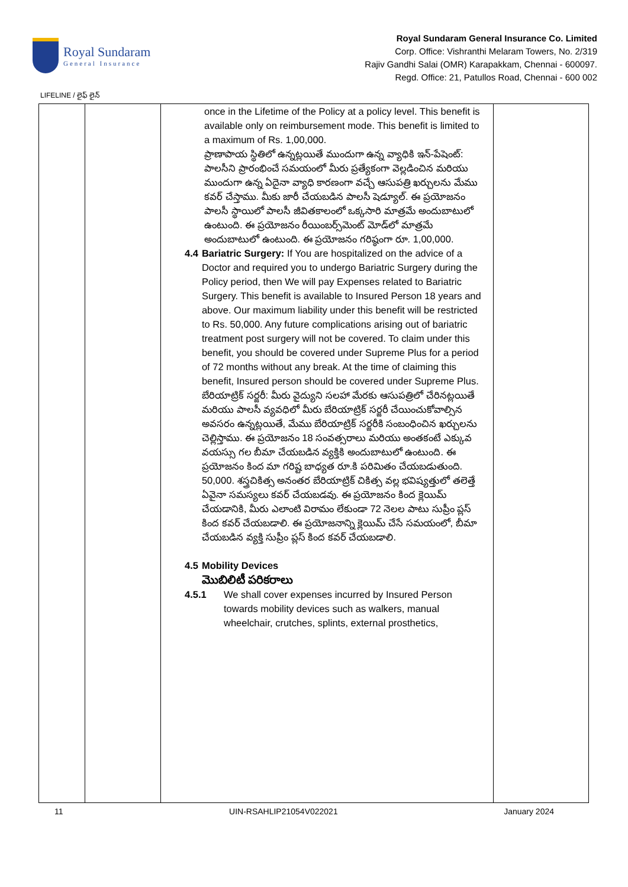Royal Sundaram
General Insurance
Royal Sundaram General Insurance Co. Limited
Corp. Office: Vishranthi Melaram Towers, No. 2/319
Rajiv Gandhi Salai (OMR) Karapakkam, Chennai - 600097.
Regd. Office: 21, Patullos Road, Chennai - 600 002
LIFELINE / లైఫ్ లైన్
| | | once in the Lifetime of the Policy at a policy level. This benefit is available only on reimbursement mode. This benefit is limited to a maximum of Rs. 1,00,000. ప్రాణాపాయ స్థితిలో ఉన్నట్లయితే ముందుగా ఉన్న వ్యాధికి ఇన్-పేషెంట్: పాలసీని ప్రారంభించే సమయంలో మీరు ప్రత్యేకంగా వెల్లడించిన మరియు ముందుగా ఉన్న ఏదైనా వ్యాధి కారణంగా వచ్చే ఆసుపత్రి ఖర్చులను మేము కవర్ చేస్తాము. మీకు జారీ చేయబడిన పాలసీ షెడ్యూల్. ఈ ప్రయోజనం పాలసీ స్థాయిలో పాలసీ జీవితకాలంలో ఒక్కసారి మాత్రమే అందుబాటులో ఉంటుంది. ఈ ప్రయోజనం రీయింబర్స్‌మెంట్ మోడ్‌లో మాత్రమే అందుబాటులో ఉంటుంది. ఈ ప్రయోజనం గరిష్ఠంగా రూ. 1,00,000. 4.4 Bariatric Surgery: If You are hospitalized on the advice of a Doctor and required you to undergo Bariatric Surgery during the Policy period, then We will pay Expenses related to Bariatric Surgery. This benefit is available to Insured Person 18 years and above. Our maximum liability under this benefit will be restricted to Rs. 50,000. Any future complications arising out of bariatric treatment post surgery will not be covered. To claim under this benefit, you should be covered under Supreme Plus for a period of 72 months without any break. At the time of claiming this benefit, Insured person should be covered under Supreme Plus. బేరియాట్రిక్ సర్జరీ: మీరు వైద్యుని సలహా మేరకు ఆసుపత్రిలో చేరినట్లయితే మరియు పాలసీ వ్యవధిలో మీరు బేరియాట్రిక్ సర్జరీ చేయించుకోవాల్సిన అవసరం ఉన్నట్లయితే, మేము బేరియాట్రిక్ సర్జరీకి సంబంధించిన ఖర్చులను చెల్లిస్తాము. ఈ ప్రయోజనం 18 సంవత్సరాలు మరియు అంతకంటే ఎక్కువ వయస్సు గల బీమా చేయబడిన వ్యక్తికి అందుబాటులో ఉంటుంది. ఈ ప్రయోజనం కింద మా గరిష్ట బాధ్యత రూ.కి పరిమితం చేయబడుతుంది. 50,000. శస్త్రచికిత్స అనంతర బేరియాట్రిక్ చికిత్స వల్ల భవిష్యత్తులో తలెత్తే ఏవైనా సమస్యలు కవర్ చేయబడవు. ఈ ప్రయోజనం కింద క్లెయిమ్ చేయడానికి, మీరు ఎలాంటి విరామం లేకుండా 72 నెలల పాటు సుప్రీం ప్లస్ కింద కవర్ చేయబడాలి. ఈ ప్రయోజనాన్ని క్లెయిమ్ చేసే సమయంలో, బీమా చేయబడిన వ్యక్తి సుప్రీం ప్లస్ కింద కవర్ చేయబడాలి. 4.5 Mobility Devices మొబిలిటీ పరికరాలు 4.5.1 We shall cover expenses incurred by Insured Person towards mobility devices such as walkers, manual wheelchair, crutches, splints, external prosthetics, | |
11 UIN-RSAHLIP21054V022021 January 2024